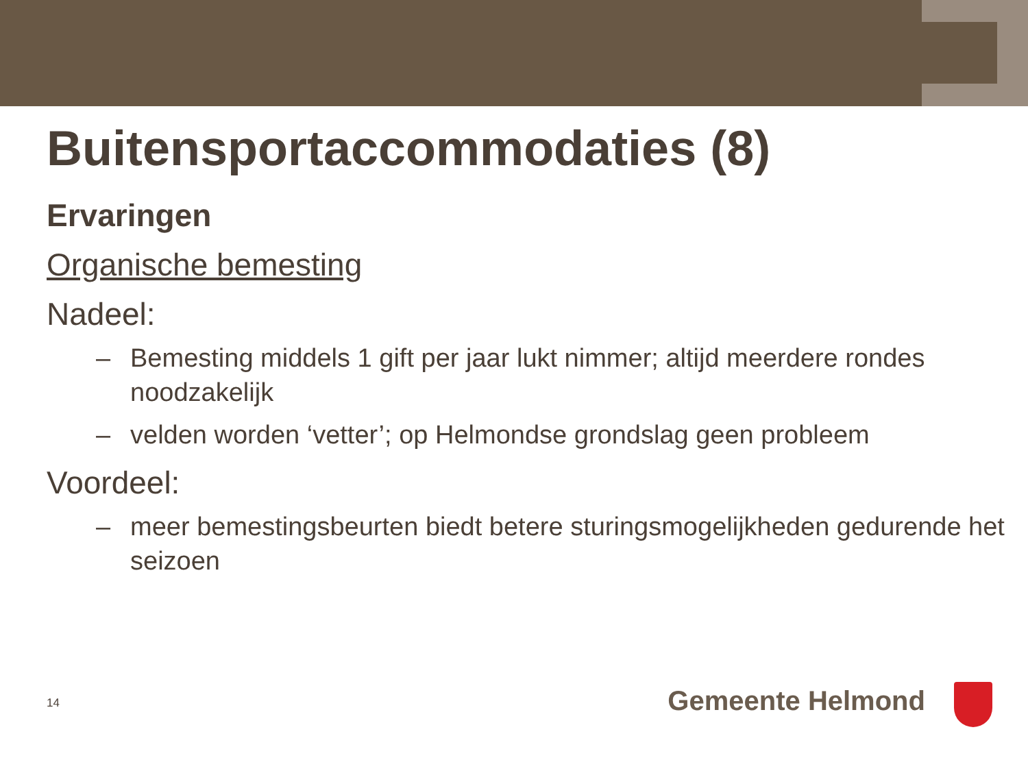Buitensportaccommodaties (8)
Ervaringen
Organische bemesting
Nadeel:
– Bemesting middels 1 gift per jaar lukt nimmer; altijd meerdere rondes noodzakelijk
– velden worden ‘vetter’; op Helmondse grondslag geen probleem
Voordeel:
– meer bemestingsbeurten biedt betere sturingsmogelijkheden gedurende het seizoen
14 Gemeente Helmond